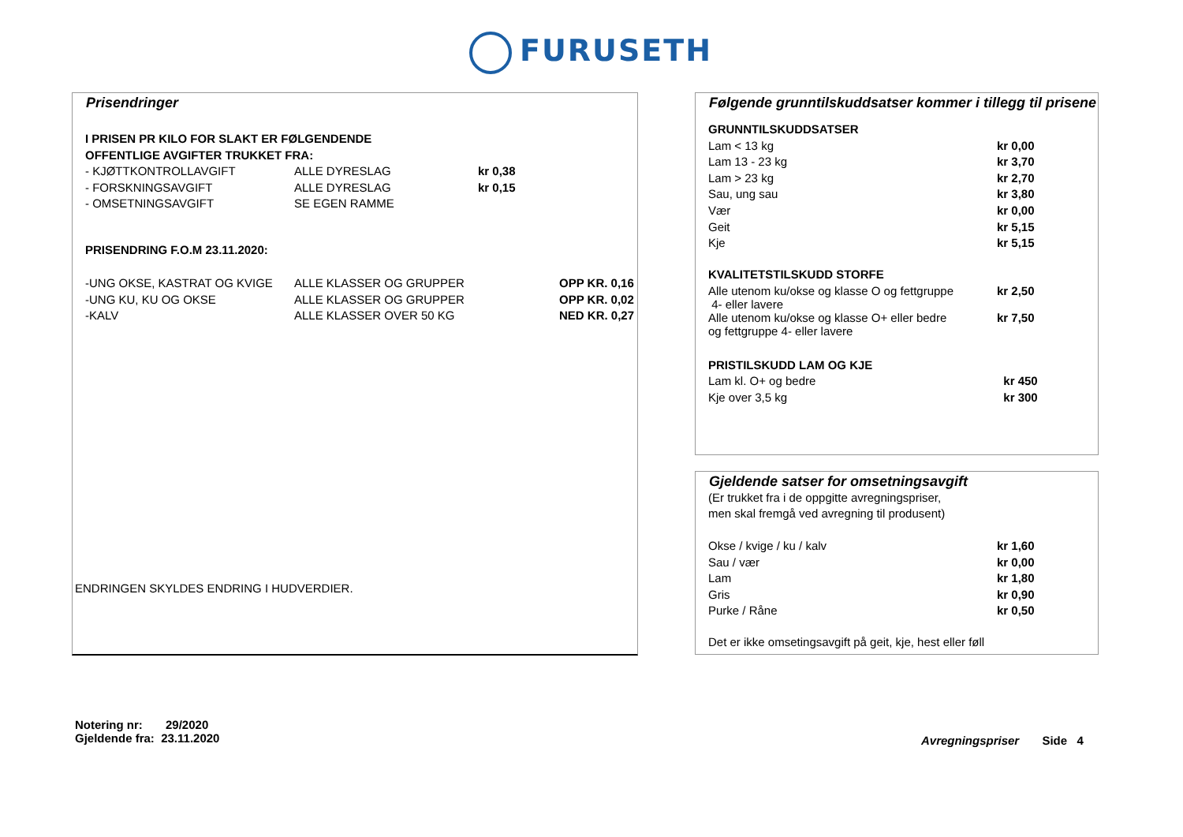FURUSETH
Prisendringer
| I PRISEN PR KILO FOR SLAKT ER FØLGENDENDE | | | |
| OFFENTLIGE AVGIFTER TRUKKET FRA: | | | |
| - KJØTTKONTROLLAVGIFT | ALLE DYRESLAG | kr 0,38 | |
| - FORSKNINGSAVGIFT | ALLE DYRESLAG | kr 0,15 | |
| - OMSETNINGSAVGIFT | SE EGEN RAMME | | |
| PRISENDRING F.O.M 23.11.2020: | | | |
| -UNG OKSE, KASTRAT OG KVIGE | ALLE KLASSER OG GRUPPER | | OPP KR. 0,16 |
| -UNG KU, KU OG OKSE | ALLE KLASSER OG GRUPPER | | OPP KR. 0,02 |
| -KALV | ALLE KLASSER OVER 50 KG | | NED KR. 0,27 |
ENDRINGEN SKYLDES ENDRING I HUDVERDIER.
Følgende grunntilskuddsatser kommer i tillegg til prisene
| GRUNNTILSKUDDSATSER | |
| Lam < 13 kg | kr 0,00 |
| Lam 13 - 23 kg | kr 3,70 |
| Lam > 23 kg | kr 2,70 |
| Sau, ung sau | kr 3,80 |
| Vær | kr 0,00 |
| Geit | kr 5,15 |
| Kje | kr 5,15 |
| KVALITETSTILSKUDD STORFE | |
| Alle utenom ku/okse og klasse O og fettgruppe 4- eller lavere | kr 2,50 |
| Alle utenom ku/okse og klasse O+ eller bedre og fettgruppe 4- eller lavere | kr 7,50 |
| PRISTILSKUDD LAM OG KJE | |
| Lam kl. O+ og bedre | kr 450 |
| Kje over 3,5 kg | kr 300 |
Gjeldende satser for omsetningsavgift
(Er trukket fra i de oppgitte avregningspriser,
men skal fremgå ved avregning til produsent)
| Okse / kvige / ku / kalv | kr 1,60 |
| Sau / vær | kr 0,00 |
| Lam | kr 1,80 |
| Gris | kr 0,90 |
| Purke / Råne | kr 0,50 |
| Det er ikke omsetingsavgift på geit, kje, hest eller føll | |
Notering nr: 29/2020
Gjeldende fra: 23.11.2020
Avregningspriser Side 4